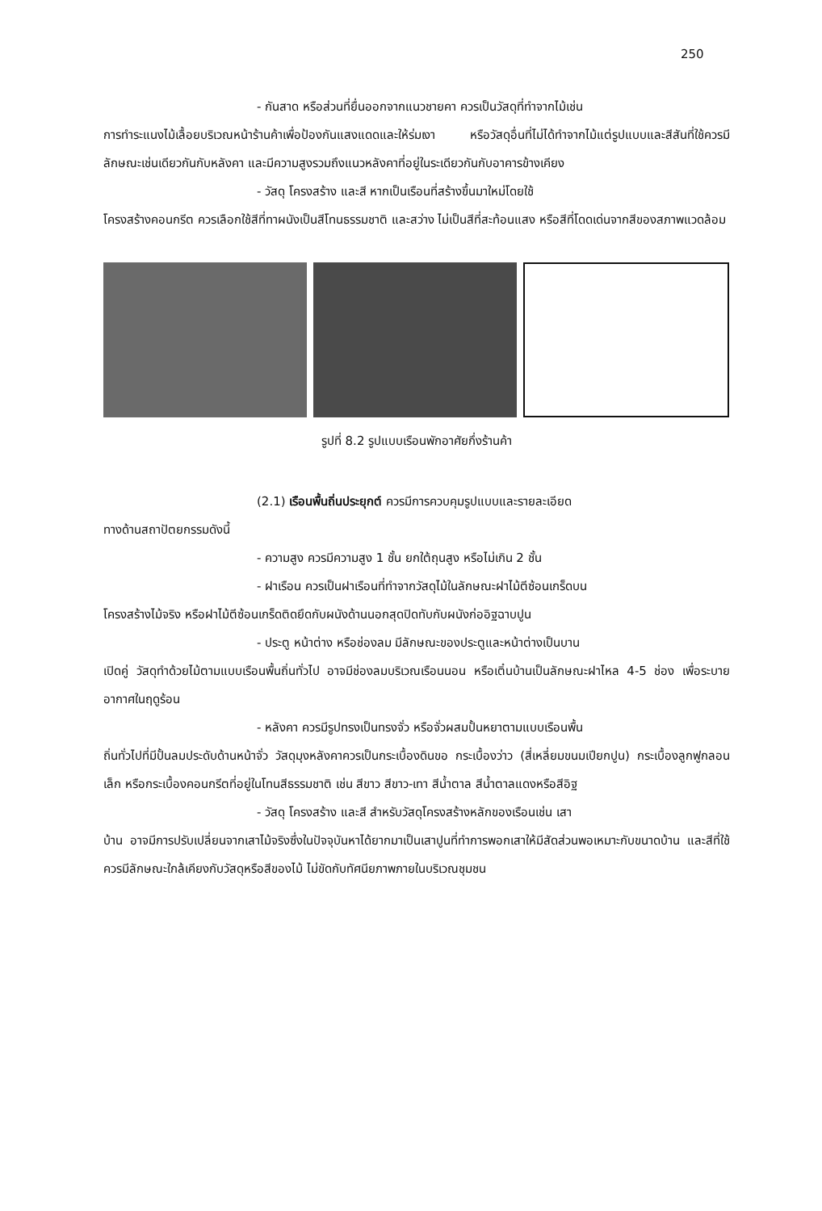250
- กันสาด หรือส่วนที่ยื่นออกจากแนวชายคา ควรเป็นวัสดุที่ทำจากไม้เช่น
การทำระแนงไม้เลื้อยบริเวณหน้าร้านค้าเพื่อป้องกันแสงแดดและให้ร่มเงา หรือวัสดุอื่นที่ไม่ได้ทำจากไม้แต่รูปแบบและสีสันที่ใช้ควรมีลักษณะเช่นเดียวกันกับหลังคา และมีความสูงรวมถึงแนวหลังคาที่อยู่ในระเดียวกันกับอาคารข้างเคียง
- วัสดุ โครงสร้าง และสี หากเป็นเรือนที่สร้างขึ้นมาใหม่โดยใช้
โครงสร้างคอนกรีต ควรเลือกใช้สีที่ทาผนังเป็นสีโทนธรรมชาติ และสว่าง ไม่เป็นสีที่สะท้อนแสง หรือสีที่โดดเด่นจากสีของสภาพแวดล้อม
รูปที่ 8.2 รูปแบบเรือนพักอาศัยกึ่งร้านค้า
(2.1) เรือนพื้นถิ่นประยุกต์ ควรมีการควบคุมรูปแบบและรายละเอียด
ทางด้านสถาปัตยกรรมดังนี้
- ความสูง ควรมีความสูง 1 ชั้น ยกใต้ถุนสูง หรือไม่เกิน 2 ชั้น
- ฝาเรือน ควรเป็นฝาเรือนที่ทำจากวัสดุไม้ในลักษณะฝาไม้ตีซ้อนเกร็ดบน
โครงสร้างไม้จริง หรือฝาไม้ตีซ้อนเกร็ดติดยึดกับผนังด้านนอกสุดปิดทับกับผนังก่ออิฐฉาบปูน
- ประตู หน้าต่าง หรือช่องลม มีลักษณะของประตูและหน้าต่างเป็นบาน
เปิดคู่ วัสดุทำด้วยไม้ตามแบบเรือนพื้นถิ่นทั่วไป อาจมีช่องลมบริเวณเรือนนอน หรือเติ๋นบ้านเป็นลักษณะฝาไหล 4-5 ช่อง เพื่อระบายอากาศในฤดูร้อน
- หลังคา ควรมีรูปทรงเป็นทรงจั่ว หรือจั่วผสมปั้นหยาตามแบบเรือนพื้น
ถิ่นทั่วไปที่มีปั้นลมประดับด้านหน้าจั่ว วัสดุมุงหลังคาควรเป็นกระเบื้องดินขอ กระเบื้องว่าว (สี่เหลี่ยมขนมเปียกปูน) กระเบื้องลูกฟูกลอนเล็ก หรือกระเบื้องคอนกรีตที่อยู่ในโทนสีธรรมชาติ เช่น สีขาว สีขาว-เทา สีน้ำตาล สีน้ำตาลแดงหรือสีอิฐ
- วัสดุ โครงสร้าง และสี สำหรับวัสดุโครงสร้างหลักของเรือนเช่น เสา
บ้าน อาจมีการปรับเปลี่ยนจากเสาไม้จริงซึ่งในปัจจุบันหาได้ยากมาเป็นเสาปูนที่ทำการพอกเสาให้มีสัดส่วนพอเหมาะกับขนาดบ้าน และสีที่ใช้ควรมีลักษณะใกล้เคียงกับวัสดุหรือสีของไม้ ไม่ขัดกับทัศนียภาพภายในบริเวณชุมชน